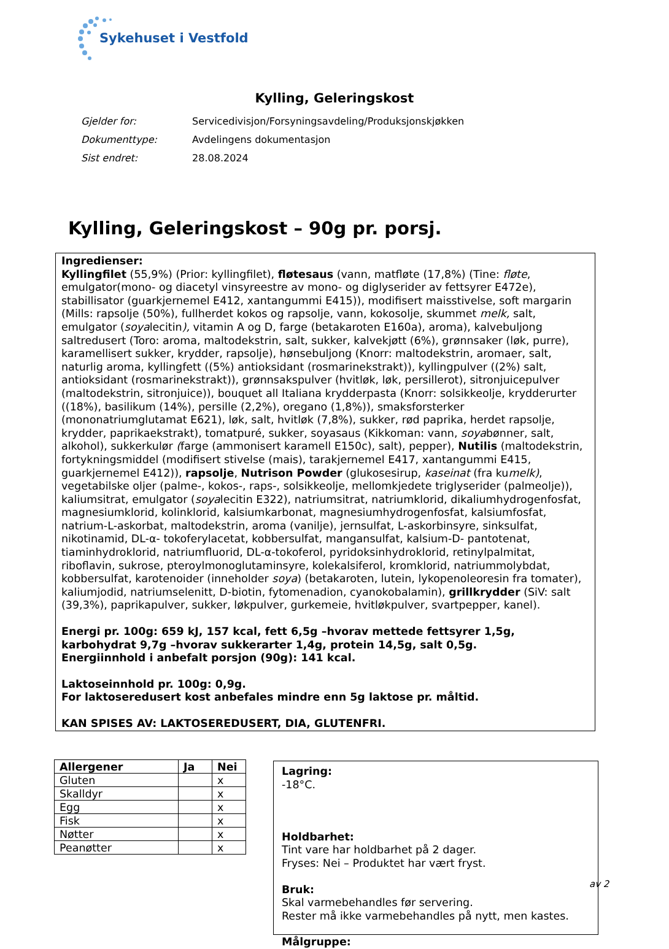Sykehuset i Vestfold
Kylling, Geleringskost
Gjelder for: Servicedivisjon/Forsyningsavdeling/Produksjonskjøkken
Dokumenttype: Avdelingens dokumentasjon
Sist endret: 28.08.2024
Kylling, Geleringskost – 90g pr. porsj.
Ingredienser:
Kyllingfilet (55,9%) (Prior: kyllingfilet), fløtesaus (vann, matfløte (17,8%) (Tine: fløte, emulgator(mono- og diacetyl vinsyreestre av mono- og diglyserider av fettsyrer E472e), stabillisator (guarkjernemel E412, xantangummi E415)), modifisert maisstivelse, soft margarin (Mills: rapsolje (50%), fullherdet kokos og rapsolje, vann, kokosolje, skummet melk, salt, emulgator (soyalecitin), vitamin A og D, farge (betakaroten E160a), aroma), kalvebuljong saltredusert (Toro: aroma, maltodekstrin, salt, sukker, kalvekjøtt (6%), grønnsaker (løk, purre), karamellisert sukker, krydder, rapsolje), hønsebuljong (Knorr: maltodekstrin, aromaer, salt, naturlig aroma, kyllingfett ((5%) antioksidant (rosmarinekstrakt)), kyllingpulver ((2%) salt, antioksidant (rosmarinekstrakt)), grønnsakspulver (hvitløk, løk, persillerot), sitronjuicepulver (maltodekstrin, sitronjuice)), bouquet all Italiana krydderpasta (Knorr: solsikkeolje, krydderurter ((18%), basilikum (14%), persille (2,2%), oregano (1,8%)), smaksforsterker (mononatriumglutamat E621), løk, salt, hvitløk (7,8%), sukker, rød paprika, herdet rapsolje, krydder, paprikaekstrakt), tomatpuré, sukker, soyasaus (Kikkoman: vann, soyabønner, salt, alkohol), sukkerkulør (farge (ammonisert karamell E150c), salt), pepper), Nutilis (maltodekstrin, fortykningsmiddel (modifisert stivelse (mais), tarakjernemel E417, xantangummi E415, guarkjernemel E412)), rapsolje, Nutrison Powder (glukosesirup, kaseinat (fra kumelk), vegetabilske oljer (palme-, kokos-, raps-, solsikkeolje, mellomkjedete triglyserider (palmeolje)), kaliumsitrat, emulgator (soyalecitin E322), natriumsitrat, natriumklorid, dikaliumhydrogenfosfat, magnesiumklorid, kolinklorid, kalsiumkarbonat, magnesiumhydrogenfosfat, kalsiumfosfat, natrium-L-askorbat, maltodekstrin, aroma (vanilje), jernsulfat, L-askorbinsyre, sinksulfat, nikotinamid, DL-α- tokoferylacetat, kobbersulfat, mangansulfat, kalsium-D- pantotenat, tiaminhydroklorid, natriumfluorid, DL-α-tokoferol, pyridoksinhydroklorid, retinylpalmitat, riboflavin, sukrose, pteroylmonoglutaminsyre, kolekalsiferol, kromklorid, natriummolybdat, kobbersulfat, karotenoider (inneholder soya) (betakaroten, lutein, lykopenoleoresin fra tomater), kaliumjodid, natriumselenitt, D-biotin, fytomenadion, cyanokobalamin), grillkrydder (SiV: salt (39,3%), paprikapulver, sukker, løkpulver, gurkemeie, hvitløkpulver, svartpepper, kanel).
Energi pr. 100g: 659 kJ, 157 kcal, fett 6,5g –hvorav mettede fettsyrer 1,5g, karbohydrat 9,7g –hvorav sukkerarter 1,4g, protein 14,5g, salt 0,5g.
Energiinnhold i anbefalt porsjon (90g): 141 kcal.
Laktoseinnhold pr. 100g: 0,9g.
For laktoseredusert kost anbefales mindre enn 5g laktose pr. måltid.
KAN SPISES AV: LAKTOSEREDUSERT, DIA, GLUTENFRI.
| Allergener | Ja | Nei |
| --- | --- | --- |
| Gluten | | x |
| Skalldyr | | x |
| Egg | | x |
| Fisk | | x |
| Nøtter | | x |
| Peanøtter | | x |
Lagring:
-18°C.
Holdbarhet:
Tint vare har holdbarhet på 2 dager.
Fryses: Nei – Produktet har vært fryst.
Bruk:
Skal varmebehandles før servering.
Rester må ikke varmebehandles på nytt, men kastes.
Målgruppe:
av 2